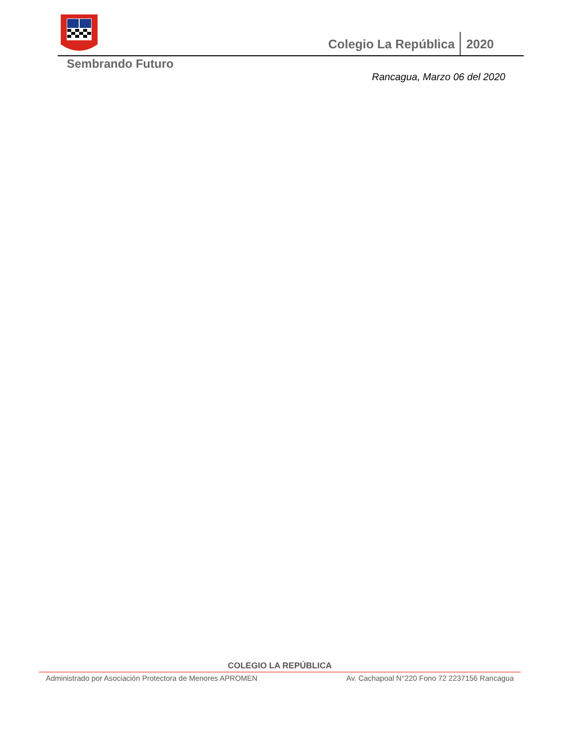Colegio La República 2020
Sembrando Futuro
Rancagua, Marzo 06 del 2020
COLEGIO LA REPÚBLICA
Administrado por Asociación Protectora de Menores APROMEN Av. Cachapoal N°220 Fono 72 2237156 Rancagua